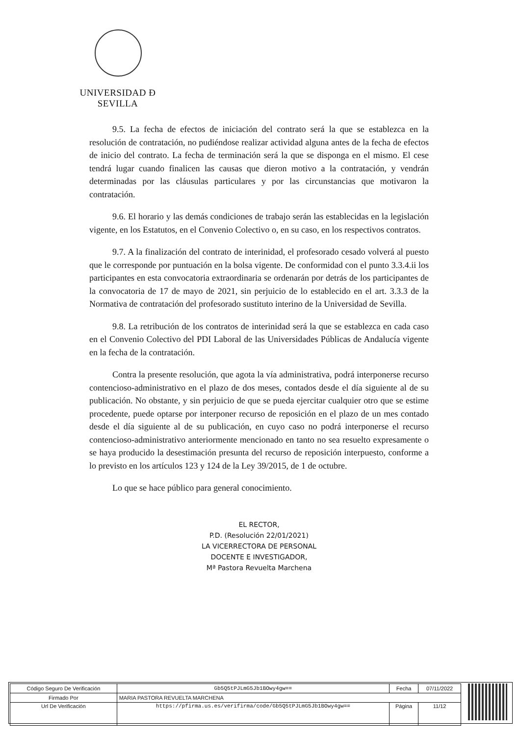UNIVERSIDAD Ð SEVILLA
9.5. La fecha de efectos de iniciación del contrato será la que se establezca en la resolución de contratación, no pudiéndose realizar actividad alguna antes de la fecha de efectos de inicio del contrato. La fecha de terminación será la que se disponga en el mismo. El cese tendrá lugar cuando finalicen las causas que dieron motivo a la contratación, y vendrán determinadas por las cláusulas particulares y por las circunstancias que motivaron la contratación.
9.6. El horario y las demás condiciones de trabajo serán las establecidas en la legislación vigente, en los Estatutos, en el Convenio Colectivo o, en su caso, en los respectivos contratos.
9.7. A la finalización del contrato de interinidad, el profesorado cesado volverá al puesto que le corresponde por puntuación en la bolsa vigente. De conformidad con el punto 3.3.4.ii los participantes en esta convocatoria extraordinaria se ordenarán por detrás de los participantes de la convocatoria de 17 de mayo de 2021, sin perjuicio de lo establecido en el art. 3.3.3 de la Normativa de contratación del profesorado sustituto interino de la Universidad de Sevilla.
9.8. La retribución de los contratos de interinidad será la que se establezca en cada caso en el Convenio Colectivo del PDI Laboral de las Universidades Públicas de Andalucía vigente en la fecha de la contratación.
Contra la presente resolución, que agota la vía administrativa, podrá interponerse recurso contencioso-administrativo en el plazo de dos meses, contados desde el día siguiente al de su publicación. No obstante, y sin perjuicio de que se pueda ejercitar cualquier otro que se estime procedente, puede optarse por interponer recurso de reposición en el plazo de un mes contado desde el día siguiente al de su publicación, en cuyo caso no podrá interponerse el recurso contencioso-administrativo anteriormente mencionado en tanto no sea resuelto expresamente o se haya producido la desestimación presunta del recurso de reposición interpuesto, conforme a lo previsto en los artículos 123 y 124 de la Ley 39/2015, de 1 de octubre.
Lo que se hace público para general conocimiento.
EL RECTOR,
P.D. (Resolución 22/01/2021)
LA VICERRECTORA DE PERSONAL
DOCENTE E INVESTIGADOR,
Mª Pastora Revuelta Marchena
| Código Seguro De Verificación | Gb5Q5tPJLmG5Jb1BOwy4gw== | Fecha | 07/11/2022 |
| Firmado Por | MARIA PASTORA REVUELTA MARCHENA | | |
| Url De Verificación | https://pfirma.us.es/verifirma/code/Gb5Q5tPJLmG5Jb1BOwy4gw== | Página | 11/12 |